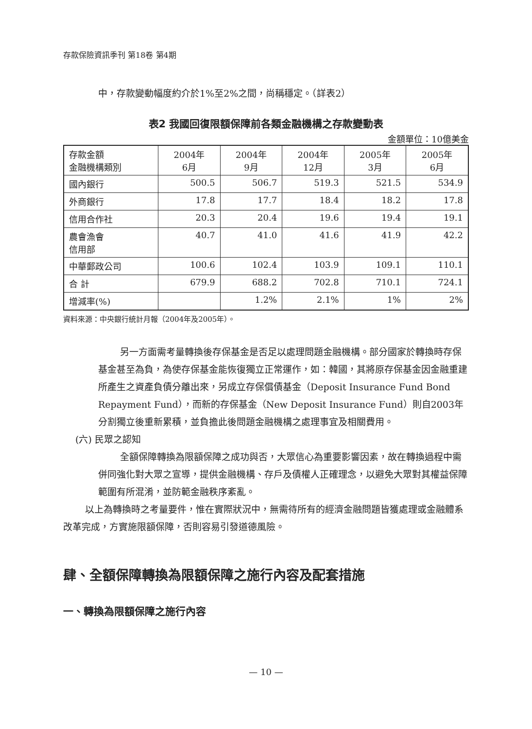存款保險資訊季刊 第18卷 第4期
中，存款變動幅度約介於1%至2%之間，尚稱穩定。（詳表2）
表2 我國回復限額保障前各類金融機構之存款變動表
金額單位：10億美金
| 存款金額 金融機構類別 | 2004年 6月 | 2004年 9月 | 2004年 12月 | 2005年 3月 | 2005年 6月 |
| --- | --- | --- | --- | --- | --- |
| 國內銀行 | 500.5 | 506.7 | 519.3 | 521.5 | 534.9 |
| 外商銀行 | 17.8 | 17.7 | 18.4 | 18.2 | 17.8 |
| 信用合作社 | 20.3 | 20.4 | 19.6 | 19.4 | 19.1 |
| 農會漁會 信用部 | 40.7 | 41.0 | 41.6 | 41.9 | 42.2 |
| 中華郵政公司 | 100.6 | 102.4 | 103.9 | 109.1 | 110.1 |
| 合 計 | 679.9 | 688.2 | 702.8 | 710.1 | 724.1 |
| 增減率(%) | | 1.2% | 2.1% | 1% | 2% |
資料來源：中央銀行統計月報（2004年及2005年）。
另一方面需考量轉換後存保基金是否足以處理問題金融機構。部分國家於轉換時存保基金甚至為負，為使存保基金能恢復獨立正常運作，如：韓國，其將原存保基金因金融重建所產生之資產負債分離出來，另成立存保償債基金（Deposit Insurance Fund Bond Repayment Fund），而新的存保基金（New Deposit Insurance Fund）則自2003年分割獨立後重新累積，並負擔此後問題金融機構之處理事宜及相關費用。
(六) 民眾之認知
全額保障轉換為限額保障之成功與否，大眾信心為重要影響因素，故在轉換過程中需併同強化對大眾之宣導，提供金融機構、存戶及債權人正確理念，以避免大眾對其權益保障範圍有所混淆，並防範金融秩序紊亂。
以上為轉換時之考量要件，惟在實際狀況中，無需待所有的經濟金融問題皆獲處理或金融體系改革完成，方實施限額保障，否則容易引發道德風險。
肆、全額保障轉換為限額保障之施行內容及配套措施
一、轉換為限額保障之施行內容
— 10 —